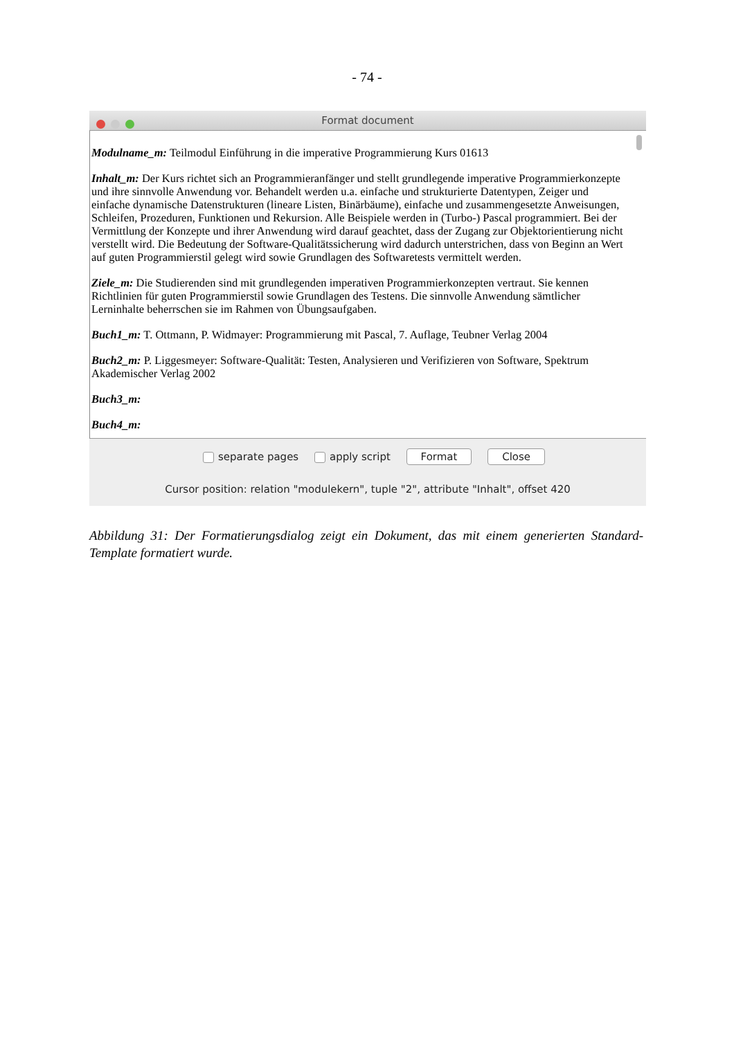- 74 -
Format document
Modulname_m: Teilmodul Einführung in die imperative Programmierung Kurs 01613
Inhalt_m: Der Kurs richtet sich an Programmieranfänger und stellt grundlegende imperative Programmierkonzepte und ihre sinnvolle Anwendung vor. Behandelt werden u.a. einfache und strukturierte Datentypen, Zeiger und einfache dynamische Datenstrukturen (lineare Listen, Binärbäume), einfache und zusammengesetzte Anweisungen, Schleifen, Prozeduren, Funktionen und Rekursion. Alle Beispiele werden in (Turbo-) Pascal programmiert. Bei der Vermittlung der Konzepte und ihrer Anwendung wird darauf geachtet, dass der Zugang zur Objektorientierung nicht verstellt wird. Die Bedeutung der Software-Qualitätssicherung wird dadurch unterstrichen, dass von Beginn an Wert auf guten Programmierstil gelegt wird sowie Grundlagen des Softwaretests vermittelt werden.
Ziele_m: Die Studierenden sind mit grundlegenden imperativen Programmierkonzepten vertraut. Sie kennen Richtlinien für guten Programmierstil sowie Grundlagen des Testens. Die sinnvolle Anwendung sämtlicher Lerninhalte beherrschen sie im Rahmen von Übungsaufgaben.
Buch1_m: T. Ottmann, P. Widmayer: Programmierung mit Pascal, 7. Auflage, Teubner Verlag 2004
Buch2_m: P. Liggesmeyer: Software-Qualität: Testen, Analysieren und Verifizieren von Software, Spektrum Akademischer Verlag 2002
Buch3_m:
Buch4_m:
separate pages apply script Format Close
Cursor position: relation "modulekern", tuple "2", attribute "Inhalt", offset 420
Abbildung 31: Der Formatierungsdialog zeigt ein Dokument, das mit einem generierten Standard-Template formatiert wurde.